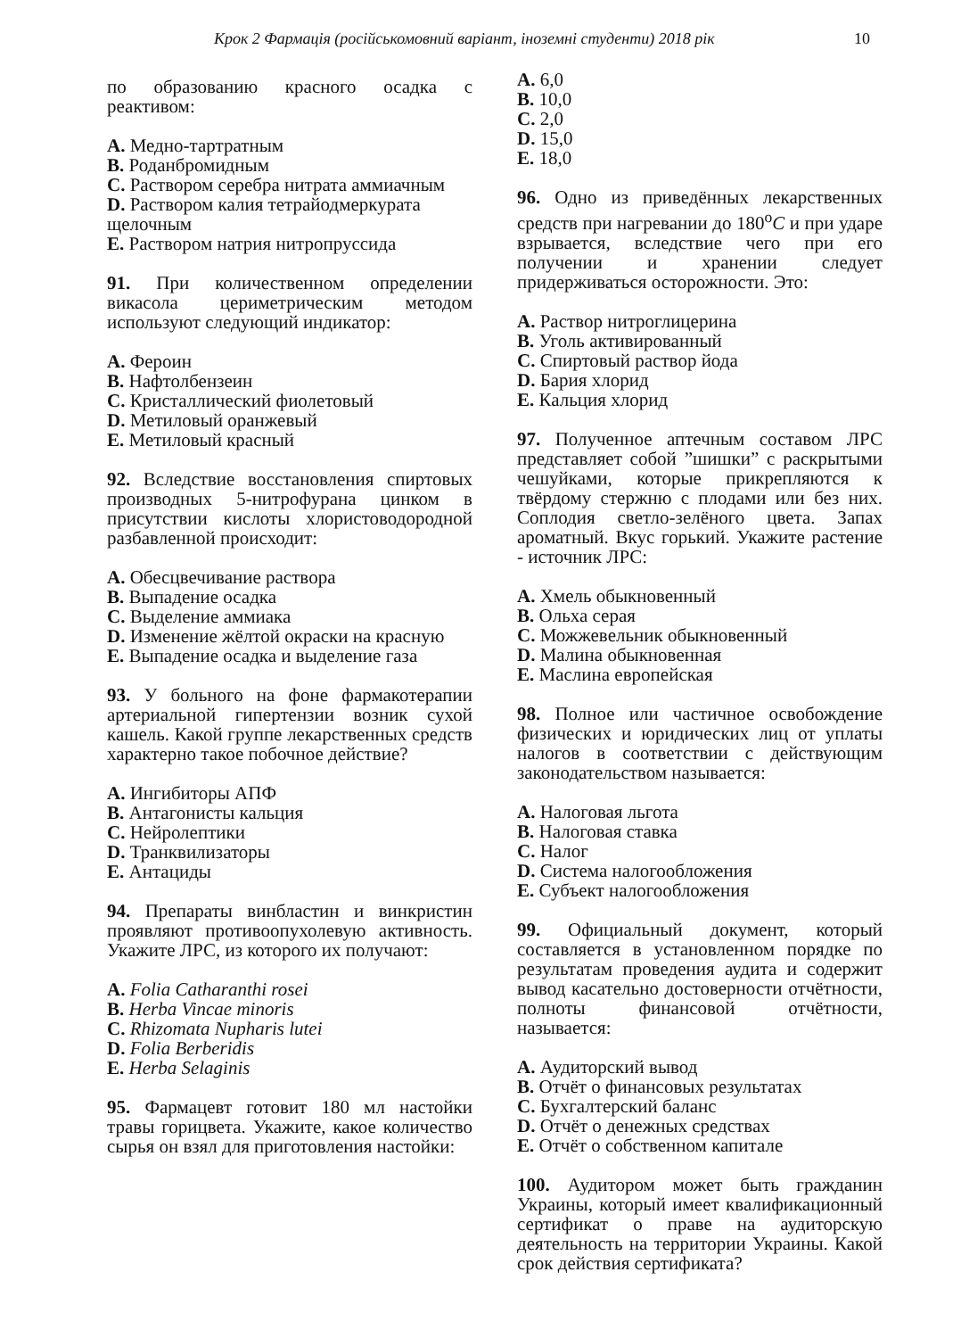Крок 2 Фармація (російськомовний варіант, іноземні студенти) 2018 рік 10
по образованию красного осадка с реактивом:
A. Медно-тартратным
B. Роданбромидным
C. Раствором серебра нитрата аммиачным
D. Раствором калия тетрайодмеркурата щелочным
E. Раствором натрия нитропруссида
91. При количественном определении викасола цериметрическим методом используют следующий индикатор:
A. Фероин
B. Нафтолбензеин
C. Кристаллический фиолетовый
D. Метиловый оранжевый
E. Метиловый красный
92. Вследствие восстановления спиртовых производных 5-нитрофурана цинком в присутствии кислоты хлористоводородной разбавленной происходит:
A. Обесцвечивание раствора
B. Выпадение осадка
C. Выделение аммиака
D. Изменение жёлтой окраски на красную
E. Выпадение осадка и выделение газа
93. У больного на фоне фармакотерапии артериальной гипертензии возник сухой кашель. Какой группе лекарственных средств характерно такое побочное действие?
A. Ингибиторы АПФ
B. Антагонисты кальция
C. Нейролептики
D. Транквилизаторы
E. Антациды
94. Препараты винбластин и винкристин проявляют противоопухолевую активность. Укажите ЛРС, из которого их получают:
A. Folia Catharanthi rosei
B. Herba Vincae minoris
C. Rhizomata Nupharis lutei
D. Folia Berberidis
E. Herba Selaginis
95. Фармацевт готовит 180 мл настойки травы горицвета. Укажите, какое количество сырья он взял для приготовления настойки:
A. 6,0
B. 10,0
C. 2,0
D. 15,0
E. 18,0
96. Одно из приведённых лекарственных средств при нагревании до 180<sup>o</sup>C и при ударе взрывается, вследствие чего при его получении и хранении следует придерживаться осторожности. Это:
A. Раствор нитроглицерина
B. Уголь активированный
C. Спиртовый раствор йода
D. Бария хлорид
E. Кальция хлорид
97. Полученное аптечным составом ЛРС представляет собой ”шишки” с раскрытыми чешуйками, которые прикрепляются к твёрдому стержню с плодами или без них. Соплодия светло-зелёного цвета. Запах ароматный. Вкус горький. Укажите растение - источник ЛРС:
A. Хмель обыкновенный
B. Ольха серая
C. Можжевельник обыкновенный
D. Малина обыкновенная
E. Маслина европейская
98. Полное или частичное освобождение физических и юридических лиц от уплаты налогов в соответствии с действующим законодательством называется:
A. Налоговая льгота
B. Налоговая ставка
C. Налог
D. Система налогообложения
E. Субъект налогообложения
99. Официальный документ, который составляется в установленном порядке по результатам проведения аудита и содержит вывод касательно достоверности отчётности, полноты финансовой отчётности, называется:
A. Аудиторский вывод
B. Отчёт о финансовых результатах
C. Бухгалтерский баланс
D. Отчёт о денежных средствах
E. Отчёт о собственном капитале
100. Аудитором может быть гражданин Украины, который имеет квалификационный сертификат о праве на аудиторскую деятельность на территории Украины. Какой срок действия сертификата?